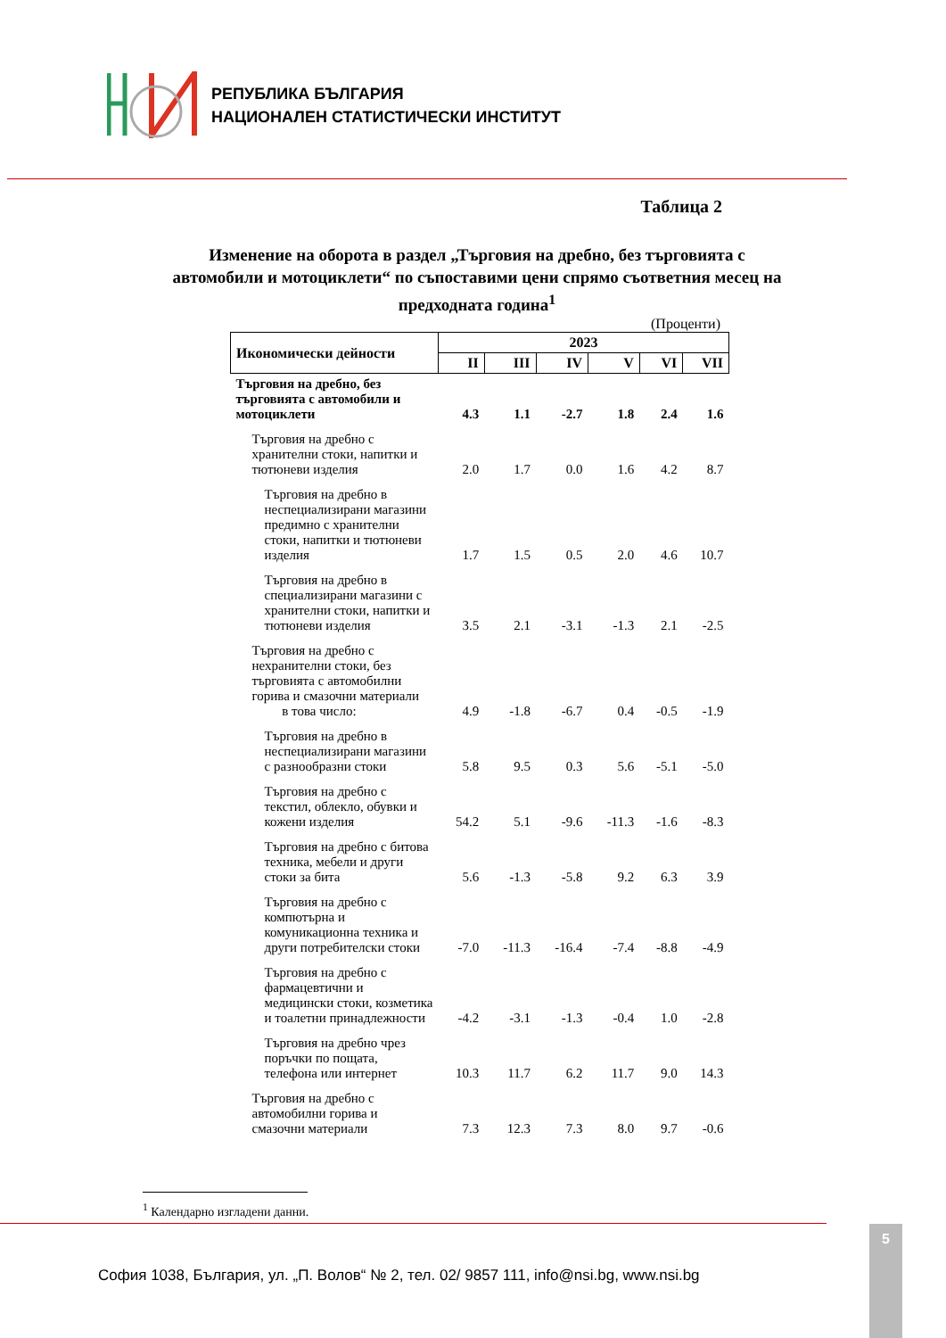РЕПУБЛИКА БЪЛГАРИЯ
НАЦИОНАЛЕН СТАТИСТИЧЕСКИ ИНСТИТУТ
Таблица 2
Изменение на оборота в раздел „Търговия на дребно, без търговията с автомобили и мотоциклети“ по съпоставими цени спрямо съответния месец на предходната година<sup>1</sup>
(Проценти)
| Икономически дейности | 2023 | | | | | |
| --- | --- | --- | --- | --- | --- | --- |
| | II | III | IV | V | VI | VII |
| Търговия на дребно, без търговията с автомобили и мотоциклети | 4.3 | 1.1 | -2.7 | 1.8 | 2.4 | 1.6 |
| Търговия на дребно с хранителни стоки, напитки и тютюневи изделия | 2.0 | 1.7 | 0.0 | 1.6 | 4.2 | 8.7 |
| Търговия на дребно в неспециализирани магазини предимно с хранителни стоки, напитки и тютюневи изделия | 1.7 | 1.5 | 0.5 | 2.0 | 4.6 | 10.7 |
| Търговия на дребно в специализирани магазини с хранителни стоки, напитки и тютюневи изделия | 3.5 | 2.1 | -3.1 | -1.3 | 2.1 | -2.5 |
| Търговия на дребно с нехранителни стоки, без търговията с автомобилни горива и смазочни материали в това число: | 4.9 | -1.8 | -6.7 | 0.4 | -0.5 | -1.9 |
| Търговия на дребно в неспециализирани магазини с разнообразни стоки | 5.8 | 9.5 | 0.3 | 5.6 | -5.1 | -5.0 |
| Търговия на дребно с текстил, облекло, обувки и кожени изделия | 54.2 | 5.1 | -9.6 | -11.3 | -1.6 | -8.3 |
| Търговия на дребно с битова техника, мебели и други стоки за бита | 5.6 | -1.3 | -5.8 | 9.2 | 6.3 | 3.9 |
| Търговия на дребно с компютърна и комуникационна техника и други потребителски стоки | -7.0 | -11.3 | -16.4 | -7.4 | -8.8 | -4.9 |
| Търговия на дребно с фармацевтични и медицински стоки, козметика и тоалетни принадлежности | -4.2 | -3.1 | -1.3 | -0.4 | 1.0 | -2.8 |
| Търговия на дребно чрез поръчки по пощата, телефона или интернет | 10.3 | 11.7 | 6.2 | 11.7 | 9.0 | 14.3 |
| Търговия на дребно с автомобилни горива и смазочни материали | 7.3 | 12.3 | 7.3 | 8.0 | 9.7 | -0.6 |
<sup>1</sup> Календарно изгладени данни.
София 1038, България, ул. „П. Волов“ № 2, тел. 02/ 9857 111, info@nsi.bg, www.nsi.bg
5